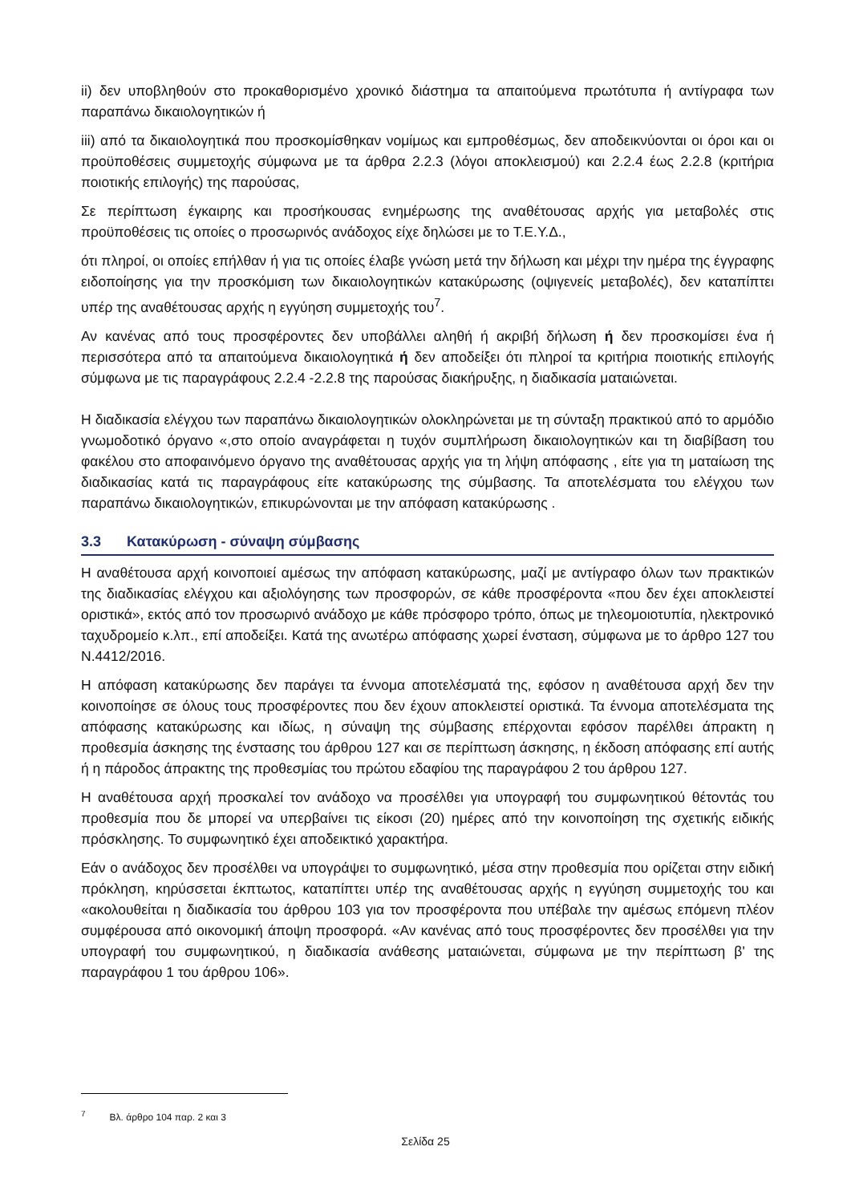ii) δεν υποβληθούν στο προκαθορισμένο χρονικό διάστημα τα απαιτούμενα πρωτότυπα ή αντίγραφα των παραπάνω δικαιολογητικών ή
iii) από τα δικαιολογητικά που προσκομίσθηκαν νομίμως και εμπροθέσμως, δεν αποδεικνύονται οι όροι και οι προϋποθέσεις συμμετοχής σύμφωνα με τα άρθρα 2.2.3 (λόγοι αποκλεισμού) και 2.2.4 έως 2.2.8 (κριτήρια ποιοτικής επιλογής) της παρούσας,
Σε περίπτωση έγκαιρης και προσήκουσας ενημέρωσης της αναθέτουσας αρχής για μεταβολές στις προϋποθέσεις τις οποίες ο προσωρινός ανάδοχος είχε δηλώσει με το Τ.Ε.Υ.Δ.,
ότι πληροί, οι οποίες επήλθαν ή για τις οποίες έλαβε γνώση μετά την δήλωση και μέχρι την ημέρα της έγγραφης ειδοποίησης για την προσκόμιση των δικαιολογητικών κατακύρωσης (οψιγενείς μεταβολές), δεν καταπίπτει υπέρ της αναθέτουσας αρχής η εγγύηση συμμετοχής του<sup>7</sup>.
Αν κανένας από τους προσφέροντες δεν υποβάλλει αληθή ή ακριβή δήλωση ή δεν προσκομίσει ένα ή περισσότερα από τα απαιτούμενα δικαιολογητικά ή δεν αποδείξει ότι πληροί τα κριτήρια ποιοτικής επιλογής σύμφωνα με τις παραγράφους 2.2.4 -2.2.8 της παρούσας διακήρυξης, η διαδικασία ματαιώνεται.
Η διαδικασία ελέγχου των παραπάνω δικαιολογητικών ολοκληρώνεται με τη σύνταξη πρακτικού από το αρμόδιο γνωμοδοτικό όργανο «,στο οποίο αναγράφεται η τυχόν συμπλήρωση δικαιολογητικών και τη διαβίβαση του φακέλου στο αποφαινόμενο όργανο της αναθέτουσας αρχής για τη λήψη απόφασης , είτε για τη ματαίωση της διαδικασίας κατά τις παραγράφους είτε κατακύρωσης της σύμβασης. Τα αποτελέσματα του ελέγχου των παραπάνω δικαιολογητικών, επικυρώνονται με την απόφαση κατακύρωσης .
3.3 Κατακύρωση - σύναψη σύμβασης
Η αναθέτουσα αρχή κοινοποιεί αμέσως την απόφαση κατακύρωσης, μαζί με αντίγραφο όλων των πρακτικών της διαδικασίας ελέγχου και αξιολόγησης των προσφορών, σε κάθε προσφέροντα «που δεν έχει αποκλειστεί οριστικά», εκτός από τον προσωρινό ανάδοχο με κάθε πρόσφορο τρόπο, όπως με τηλεομοιοτυπία, ηλεκτρονικό ταχυδρομείο κ.λπ., επί αποδείξει. Κατά της ανωτέρω απόφασης χωρεί ένσταση, σύμφωνα με το άρθρο 127 του Ν.4412/2016.
Η απόφαση κατακύρωσης δεν παράγει τα έννομα αποτελέσματά της, εφόσον η αναθέτουσα αρχή δεν την κοινοποίησε σε όλους τους προσφέροντες που δεν έχουν αποκλειστεί οριστικά. Τα έννομα αποτελέσματα της απόφασης κατακύρωσης και ιδίως, η σύναψη της σύμβασης επέρχονται εφόσον παρέλθει άπρακτη η προθεσμία άσκησης της ένστασης του άρθρου 127 και σε περίπτωση άσκησης, η έκδοση απόφασης επί αυτής ή η πάροδος άπρακτης της προθεσμίας του πρώτου εδαφίου της παραγράφου 2 του άρθρου 127.
Η αναθέτουσα αρχή προσκαλεί τον ανάδοχο να προσέλθει για υπογραφή του συμφωνητικού θέτοντάς του προθεσμία που δε μπορεί να υπερβαίνει τις είκοσι (20) ημέρες από την κοινοποίηση της σχετικής ειδικής πρόσκλησης. Το συμφωνητικό έχει αποδεικτικό χαρακτήρα.
Εάν ο ανάδοχος δεν προσέλθει να υπογράψει το συμφωνητικό, μέσα στην προθεσμία που ορίζεται στην ειδική πρόκληση, κηρύσσεται έκπτωτος, καταπίπτει υπέρ της αναθέτουσας αρχής η εγγύηση συμμετοχής του και «ακολουθείται η διαδικασία του άρθρου 103 για τον προσφέροντα που υπέβαλε την αμέσως επόμενη πλέον συμφέρουσα από οικονομική άποψη προσφορά. «Αν κανένας από τους προσφέροντες δεν προσέλθει για την υπογραφή του συμφωνητικού, η διαδικασία ανάθεσης ματαιώνεται, σύμφωνα με την περίπτωση β' της παραγράφου 1 του άρθρου 106».
<sup>7</sup> Βλ. άρθρο 104 παρ. 2 και 3
Σελίδα 25